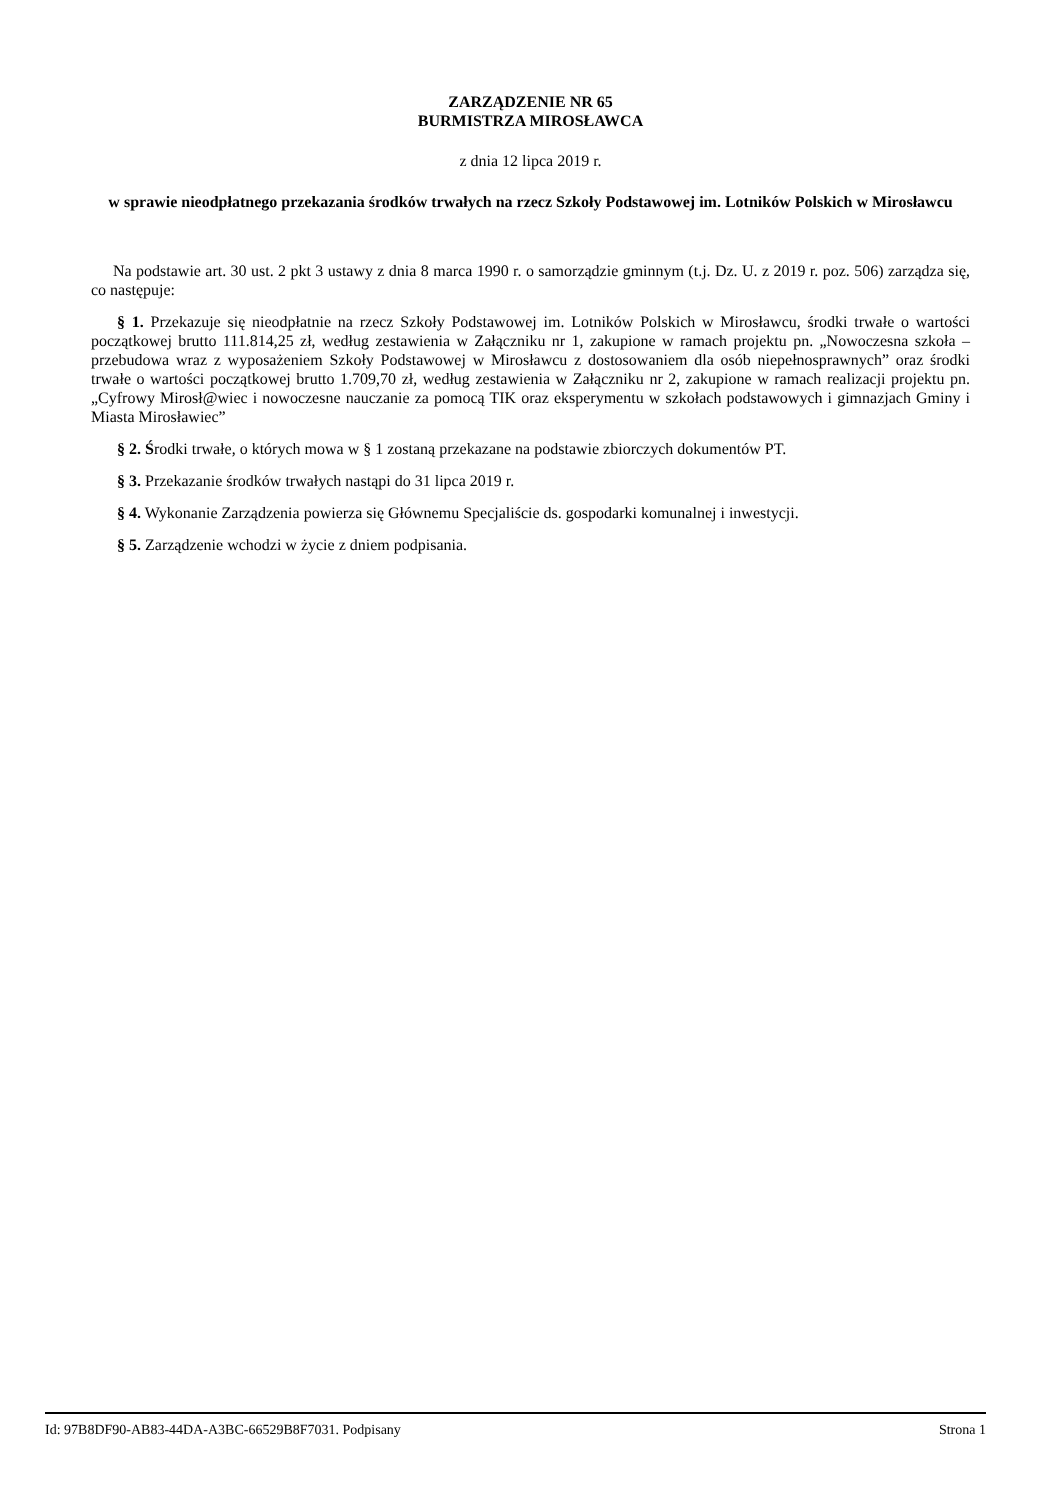ZARZĄDZENIE NR 65
BURMISTRZA MIROSŁAWCA
z dnia 12 lipca 2019 r.
w sprawie nieodpłatnego przekazania środków trwałych na rzecz Szkoły Podstawowej im. Lotników Polskich w Mirosławcu
Na podstawie art. 30 ust. 2 pkt 3 ustawy z dnia 8 marca 1990 r. o samorządzie gminnym (t.j. Dz. U. z 2019 r. poz. 506) zarządza się, co następuje:
§ 1. Przekazuje się nieodpłatnie na rzecz Szkoły Podstawowej im. Lotników Polskich w Mirosławcu, środki trwałe o wartości początkowej brutto 111.814,25 zł, według zestawienia w Załączniku nr 1, zakupione w ramach projektu pn. „Nowoczesna szkoła – przebudowa wraz z wyposażeniem Szkoły Podstawowej w Mirosławcu z dostosowaniem dla osób niepełnosprawnych” oraz środki trwałe o wartości początkowej brutto 1.709,70 zł, według zestawienia w Załączniku nr 2, zakupione w ramach realizacji projektu pn. „Cyfrowy Mirosł@wiec i nowoczesne nauczanie za pomocą TIK oraz eksperymentu w szkołach podstawowych i gimnazjach Gminy i Miasta Mirosławiec”
§ 2. Środki trwałe, o których mowa w § 1 zostaną przekazane na podstawie zbiorczych dokumentów PT.
§ 3. Przekazanie środków trwałych nastąpi do 31 lipca 2019 r.
§ 4. Wykonanie Zarządzenia powierza się Głównemu Specjaliście ds. gospodarki komunalnej i inwestycji.
§ 5. Zarządzenie wchodzi w życie z dniem podpisania.
Id: 97B8DF90-AB83-44DA-A3BC-66529B8F7031. Podpisany Strona 1